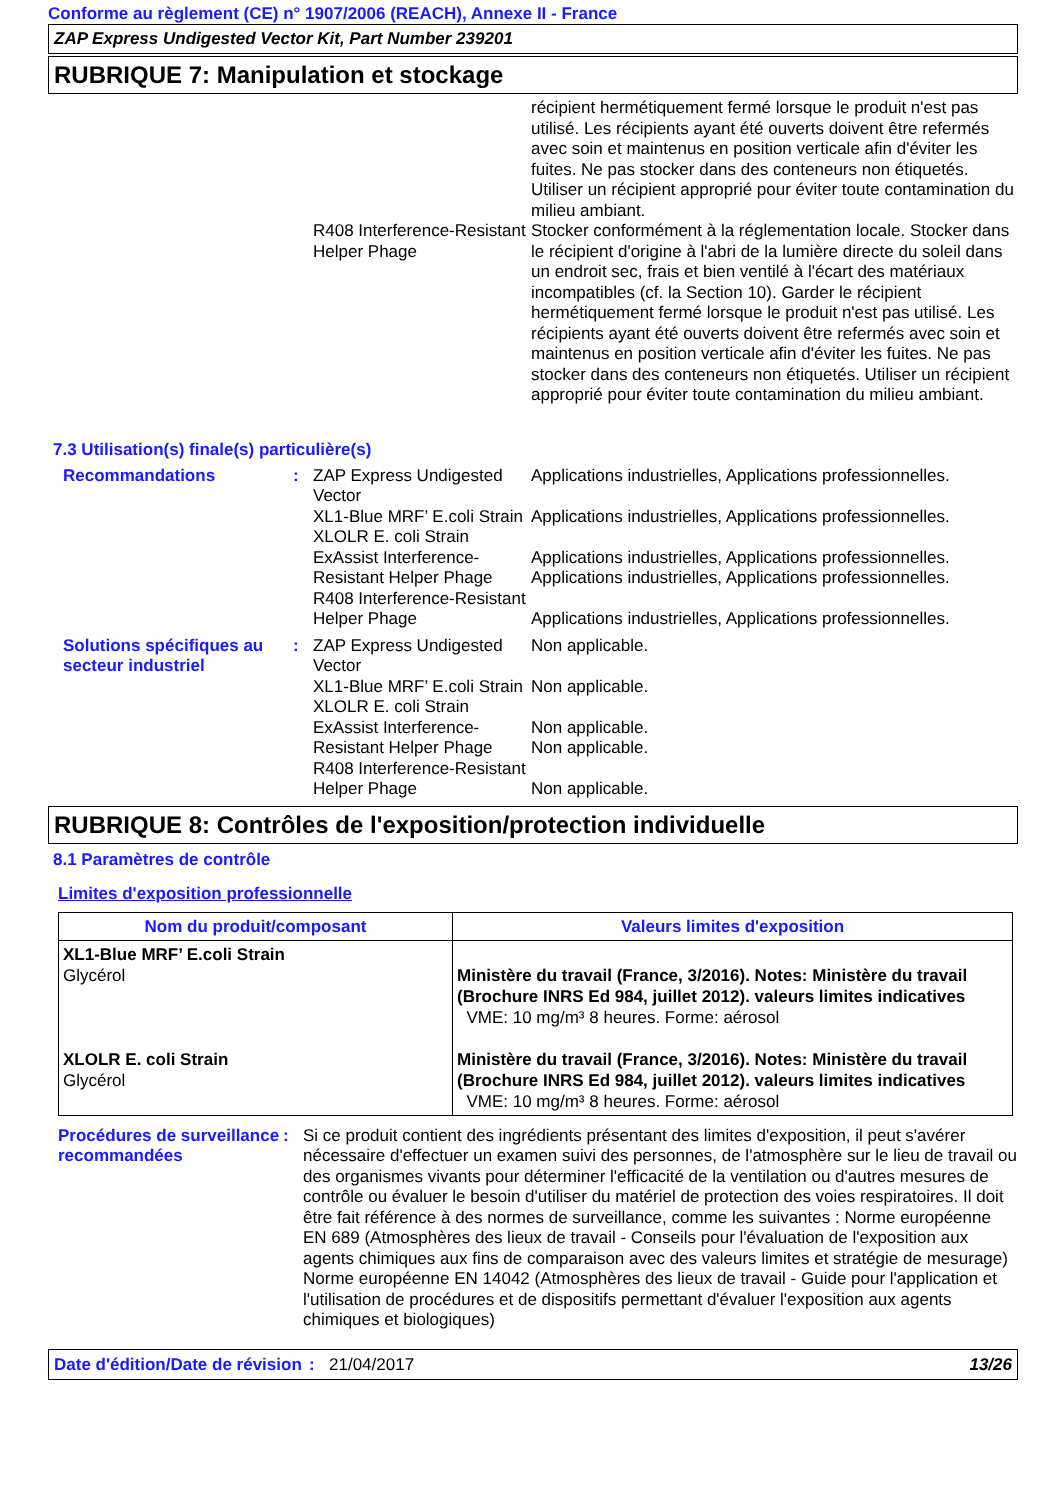Conforme au règlement (CE) n° 1907/2006 (REACH), Annexe II - France
ZAP Express Undigested Vector Kit, Part Number 239201
RUBRIQUE 7: Manipulation et stockage
récipient hermétiquement fermé lorsque le produit n'est pas utilisé. Les récipients ayant été ouverts doivent être refermés avec soin et maintenus en position verticale afin d'éviter les fuites. Ne pas stocker dans des conteneurs non étiquetés. Utiliser un récipient approprié pour éviter toute contamination du milieu ambiant.
R408 Interference-Resistant Helper Phage
Stocker conformément à la réglementation locale. Stocker dans le récipient d'origine à l'abri de la lumière directe du soleil dans un endroit sec, frais et bien ventilé à l'écart des matériaux incompatibles (cf. la Section 10). Garder le récipient hermétiquement fermé lorsque le produit n'est pas utilisé. Les récipients ayant été ouverts doivent être refermés avec soin et maintenus en position verticale afin d'éviter les fuites. Ne pas stocker dans des conteneurs non étiquetés. Utiliser un récipient approprié pour éviter toute contamination du milieu ambiant.
7.3 Utilisation(s) finale(s) particulière(s)
Recommandations : ZAP Express Undigested Vector
XL1-Blue MRF’ E.coli Strain
XLOLR E. coli Strain
ExAssist Interference-Resistant Helper Phage
R408 Interference-Resistant Helper Phage
Applications industrielles, Applications professionnelles.
Applications industrielles, Applications professionnelles.
Applications industrielles, Applications professionnelles.
Applications industrielles, Applications professionnelles.
Applications industrielles, Applications professionnelles.
Solutions spécifiques au secteur industriel
: ZAP Express Undigested Vector
XL1-Blue MRF’ E.coli Strain
XLOLR E. coli Strain
ExAssist Interference-Resistant Helper Phage
R408 Interference-Resistant Helper Phage
Non applicable.
Non applicable.
Non applicable.
Non applicable.
Non applicable.
RUBRIQUE 8: Contrôles de l'exposition/protection individuelle
8.1 Paramètres de contrôle
Limites d'exposition professionnelle
| Nom du produit/composant | Valeurs limites d'exposition |
| --- | --- |
| XL1-Blue MRF’ E.coli Strain Glycérol XLOLR E. coli Strain Glycérol | Ministère du travail (France, 3/2016). Notes: Ministère du travail (Brochure INRS Ed 984, juillet 2012). valeurs limites indicatives VME: 10 mg/m³ 8 heures. Forme: aérosol Ministère du travail (France, 3/2016). Notes: Ministère du travail (Brochure INRS Ed 984, juillet 2012). valeurs limites indicatives VME: 10 mg/m³ 8 heures. Forme: aérosol |
Procédures de surveillance recommandées
: Si ce produit contient des ingrédients présentant des limites d'exposition, il peut s'avérer nécessaire d'effectuer un examen suivi des personnes, de l'atmosphère sur le lieu de travail ou des organismes vivants pour déterminer l'efficacité de la ventilation ou d'autres mesures de contrôle ou évaluer le besoin d'utiliser du matériel de protection des voies respiratoires. Il doit être fait référence à des normes de surveillance, comme les suivantes : Norme européenne EN 689 (Atmosphères des lieux de travail - Conseils pour l'évaluation de l'exposition aux agents chimiques aux fins de comparaison avec des valeurs limites et stratégie de mesurage) Norme européenne EN 14042 (Atmosphères des lieux de travail - Guide pour l'application et l'utilisation de procédures et de dispositifs permettant d'évaluer l'exposition aux agents chimiques et biologiques)
Date d'édition/Date de révision
: 21/04/2017 13/26